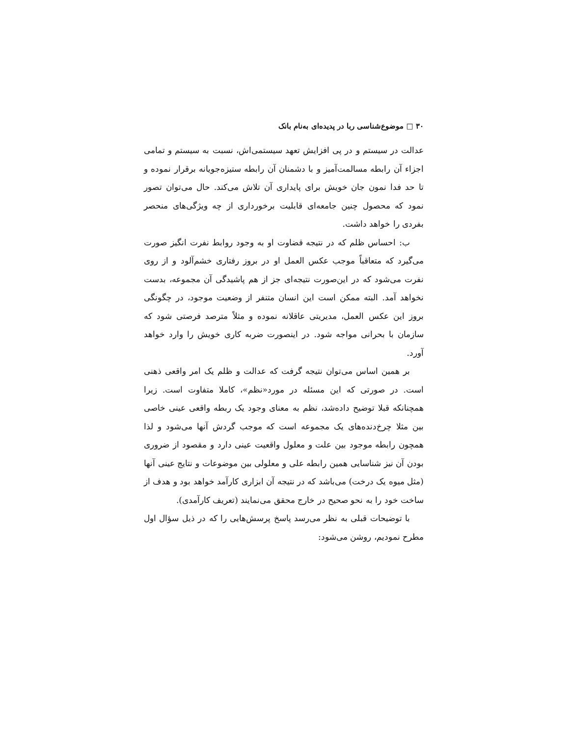۳۰ □ موضوع‌شناسی ربا در پدیده‌ای به‌نام بانک
عدالت در سیستم و در پی افزایش تعهد سیستمی‌اش، نسبت به سیستم و تمامی اجزاء آن رابطه مسالمت‌آمیز و با دشمنان آن رابطه ستیزه‌جویانه برقرار نموده و تا حد فدا نمون جان خویش برای پایداری آن تلاش می‌کند. حال می‌توان تصور نمود که محصول چنین جامعه‌ای قابلیت برخورداری از چه ویژگی‌های منحصر بفردی را خواهد داشت.
ب: احساس ظلم که در نتیجه قضاوت او به وجود روابط نفرت انگیز صورت می‌گیرد که متعاقباً موجب عکس العمل او در بروز رفتاری خشم‌آلود و از روی نفرت می‌شود که در این‌صورت نتیجه‌ای جز از هم پاشیدگی آن مجموعه، بدست نخواهد آمد. البته ممکن است این انسان متنفر از وضعیت موجود، در چگونگی بروز این عکس العمل، مدیریتی عاقلانه نموده و مثلاً مترصد فرصتی شود که سازمان با بحرانی مواجه شود. در اینصورت ضربه کاری خویش را وارد خواهد آورد.
بر همین اساس می‌توان نتیجه گرفت که عدالت و ظلم یک امر واقعی ذهنی است. در صورتی که این مسئله در مورد«نظم»، کاملا متفاوت است. زیرا همچنانکه قبلا توضیح داده‌شد، نظم به معنای وجود یک ربطه واقعی عینی خاصی بین مثلا چرخ‌دنده‌های یک مجموعه است که موجب گردش آنها می‌شود و لذا همچون رابطه موجود بین علت و معلول واقعیت عینی دارد و مقصود از ضروری بودن آن نیز شناسایی همین رابطه علی و معلولی بین موضوعات و نتایج عینی آنها (مثل میوه یک درخت) می‌باشد که در نتیجه آن ابزاری کارآمد خواهد بود و هدف از ساخت خود را به نحو صحیح در خارج محقق می‌نمایند (تعریف کارآمدی).
با توضیحات قبلی به نظر می‌رسد پاسخ پرسش‌هایی را که در ذیل سؤال اول مطرح نمودیم، روشن می‌شود: